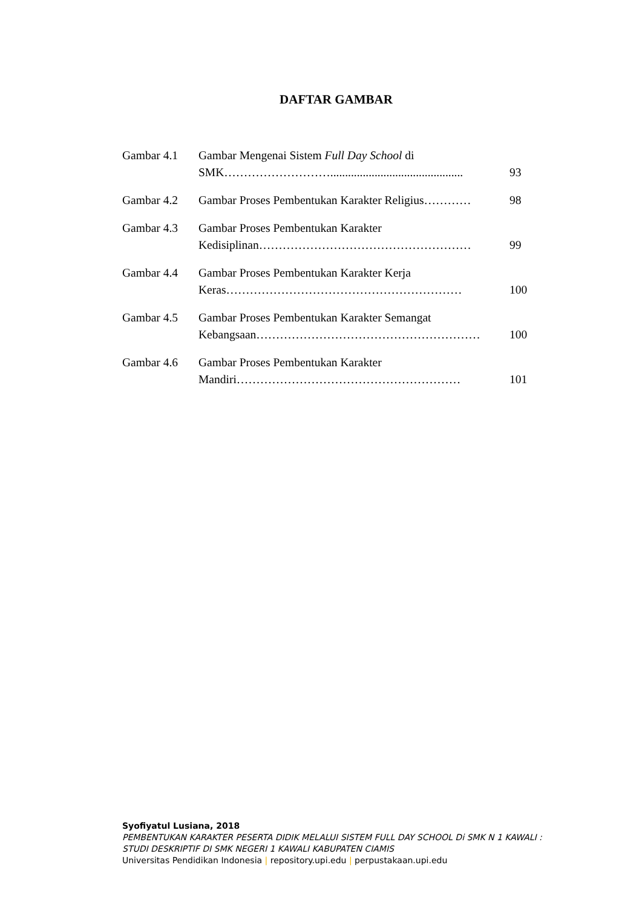DAFTAR GAMBAR
Gambar 4.1 Gambar Mengenai Sistem Full Day School di SMK……………………….............................................
93
Gambar 4.2 Gambar Proses Pembentukan Karakter Religius…………
98
Gambar 4.3 Gambar Proses Pembentukan Karakter Kedisiplinan………………………………………………
99
Gambar 4.4 Gambar Proses Pembentukan Karakter Kerja Keras……………………………………………………
100
Gambar 4.5 Gambar Proses Pembentukan Karakter Semangat Kebangsaan…………………………………………………
100
Gambar 4.6 Gambar Proses Pembentukan Karakter Mandiri…………………………………………………
101
Syofiyatul Lusiana, 2018
PEMBENTUKAN KARAKTER PESERTA DIDIK MELALUI SISTEM FULL DAY SCHOOL Di SMK N 1 KAWALI :
STUDI DESKRIPTIF DI SMK NEGERI 1 KAWALI KABUPATEN CIAMIS
Universitas Pendidikan Indonesia | repository.upi.edu | perpustakaan.upi.edu